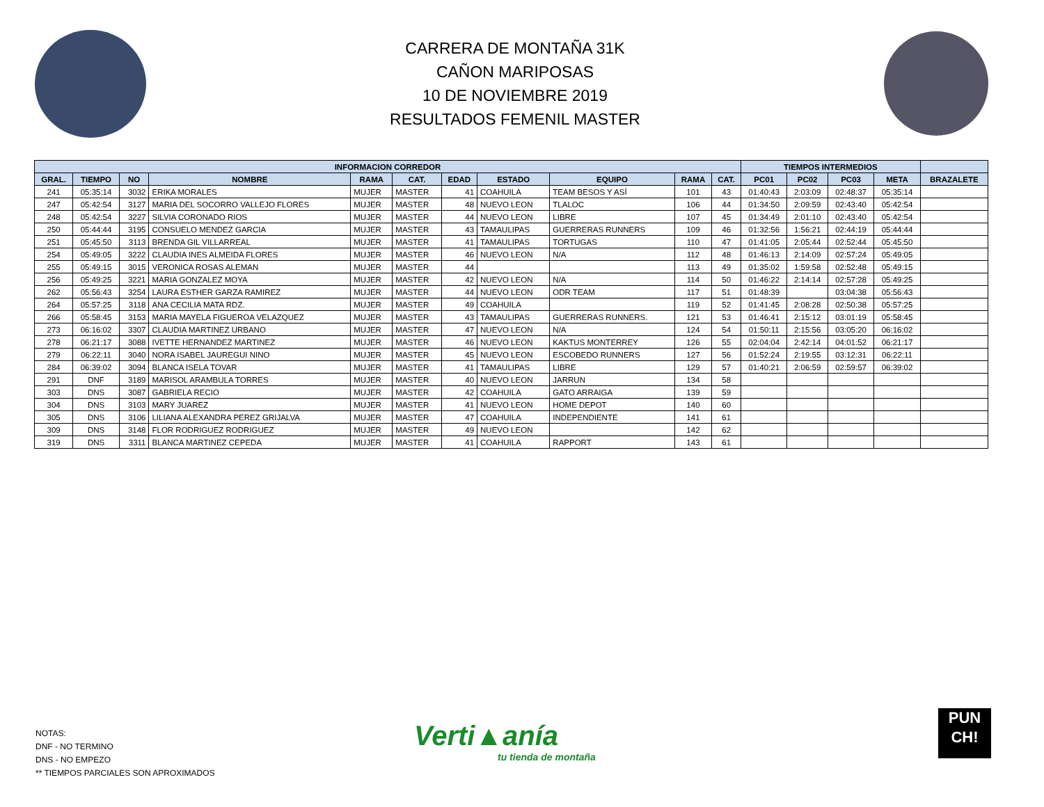CARRERA DE MONTAÑA 31K
CAÑON MARIPOSAS
10 DE NOVIEMBRE 2019
RESULTADOS FEMENIL MASTER
| INFORMACION CORREDOR | | | | | | | | | | | TIEMPOS INTERMEDIOS | | | | |
| --- | --- | --- | --- | --- | --- | --- | --- | --- | --- | --- | --- | --- | --- | --- | --- |
| GRAL. | TIEMPO | NO | NOMBRE | RAMA | CAT. | EDAD | ESTADO | EQUIPO | RAMA | CAT. | PC01 | PC02 | PC03 | META | BRAZALETE |
| 241 | 05:35:14 | 3032 | ERIKA MORALES | MUJER | MASTER | 41 | COAHUILA | TEAM BESOS Y ASÍ | 101 | 43 | 01:40:43 | 2:03:09 | 02:48:37 | 05:35:14 | |
| 247 | 05:42:54 | 3127 | MARIA DEL SOCORRO VALLEJO FLORES | MUJER | MASTER | 48 | NUEVO LEON | TLALOC | 106 | 44 | 01:34:50 | 2:09:59 | 02:43:40 | 05:42:54 | |
| 248 | 05:42:54 | 3227 | SILVIA CORONADO RIOS | MUJER | MASTER | 44 | NUEVO LEON | LIBRE | 107 | 45 | 01:34:49 | 2:01:10 | 02:43:40 | 05:42:54 | |
| 250 | 05:44:44 | 3195 | CONSUELO MENDEZ GARCIA | MUJER | MASTER | 43 | TAMAULIPAS | GUERRERAS RUNNERS | 109 | 46 | 01:32:56 | 1:56:21 | 02:44:19 | 05:44:44 | |
| 251 | 05:45:50 | 3113 | BRENDA GIL VILLARREAL | MUJER | MASTER | 41 | TAMAULIPAS | TORTUGAS | 110 | 47 | 01:41:05 | 2:05:44 | 02:52:44 | 05:45:50 | |
| 254 | 05:49:05 | 3222 | CLAUDIA INES ALMEIDA FLORES | MUJER | MASTER | 46 | NUEVO LEON | N/A | 112 | 48 | 01:46:13 | 2:14:09 | 02:57:24 | 05:49:05 | |
| 255 | 05:49:15 | 3015 | VERONICA ROSAS ALEMAN | MUJER | MASTER | 44 | | | 113 | 49 | 01:35:02 | 1:59:58 | 02:52:48 | 05:49:15 | |
| 256 | 05:49:25 | 3221 | MARIA GONZALEZ MOYA | MUJER | MASTER | 42 | NUEVO LEON | N/A | 114 | 50 | 01:46:22 | 2:14:14 | 02:57:28 | 05:49:25 | |
| 262 | 05:56:43 | 3254 | LAURA ESTHER GARZA RAMIREZ | MUJER | MASTER | 44 | NUEVO LEON | ODR TEAM | 117 | 51 | 01:48:39 | | 03:04:38 | 05:56:43 | |
| 264 | 05:57:25 | 3118 | ANA CECILIA MATA RDZ. | MUJER | MASTER | 49 | COAHUILA | | 119 | 52 | 01:41:45 | 2:08:28 | 02:50:38 | 05:57:25 | |
| 266 | 05:58:45 | 3153 | MARIA MAYELA FIGUEROA VELAZQUEZ | MUJER | MASTER | 43 | TAMAULIPAS | GUERRERAS RUNNERS. | 121 | 53 | 01:46:41 | 2:15:12 | 03:01:19 | 05:58:45 | |
| 273 | 06:16:02 | 3307 | CLAUDIA MARTINEZ URBANO | MUJER | MASTER | 47 | NUEVO LEON | N/A | 124 | 54 | 01:50:11 | 2:15:56 | 03:05:20 | 06:16:02 | |
| 278 | 06:21:17 | 3088 | IVETTE HERNANDEZ MARTINEZ | MUJER | MASTER | 46 | NUEVO LEON | KAKTUS MONTERREY | 126 | 55 | 02:04:04 | 2:42:14 | 04:01:52 | 06:21:17 | |
| 279 | 06:22:11 | 3040 | NORA ISABEL JAUREGUI NINO | MUJER | MASTER | 45 | NUEVO LEON | ESCOBEDO RUNNERS | 127 | 56 | 01:52:24 | 2:19:55 | 03:12:31 | 06:22:11 | |
| 284 | 06:39:02 | 3094 | BLANCA ISELA TOVAR | MUJER | MASTER | 41 | TAMAULIPAS | LIBRE | 129 | 57 | 01:40:21 | 2:06:59 | 02:59:57 | 06:39:02 | |
| 291 | DNF | 3189 | MARISOL ARAMBULA TORRES | MUJER | MASTER | 40 | NUEVO LEON | JARRUN | 134 | 58 | | | | | |
| 303 | DNS | 3087 | GABRIELA RECIO | MUJER | MASTER | 42 | COAHUILA | GATO ARRAIGA | 139 | 59 | | | | | |
| 304 | DNS | 3103 | MARY JUAREZ | MUJER | MASTER | 41 | NUEVO LEON | HOME DEPOT | 140 | 60 | | | | | |
| 305 | DNS | 3106 | LILIANA ALEXANDRA PEREZ GRIJALVA | MUJER | MASTER | 47 | COAHUILA | INDEPENDIENTE | 141 | 61 | | | | | |
| 309 | DNS | 3148 | FLOR RODRIGUEZ RODRIGUEZ | MUJER | MASTER | 49 | NUEVO LEON | | 142 | 62 | | | | | |
| 319 | DNS | 3311 | BLANCA MARTINEZ CEPEDA | MUJER | MASTER | 41 | COAHUILA | RAPPORT | 143 | 61 | | | | | |
NOTAS:
DNF - NO TERMINO
DNS - NO EMPEZO
** TIEMPOS PARCIALES SON APROXIMADOS
Verti▲anía
tu tienda de montaña
PUN
CH!